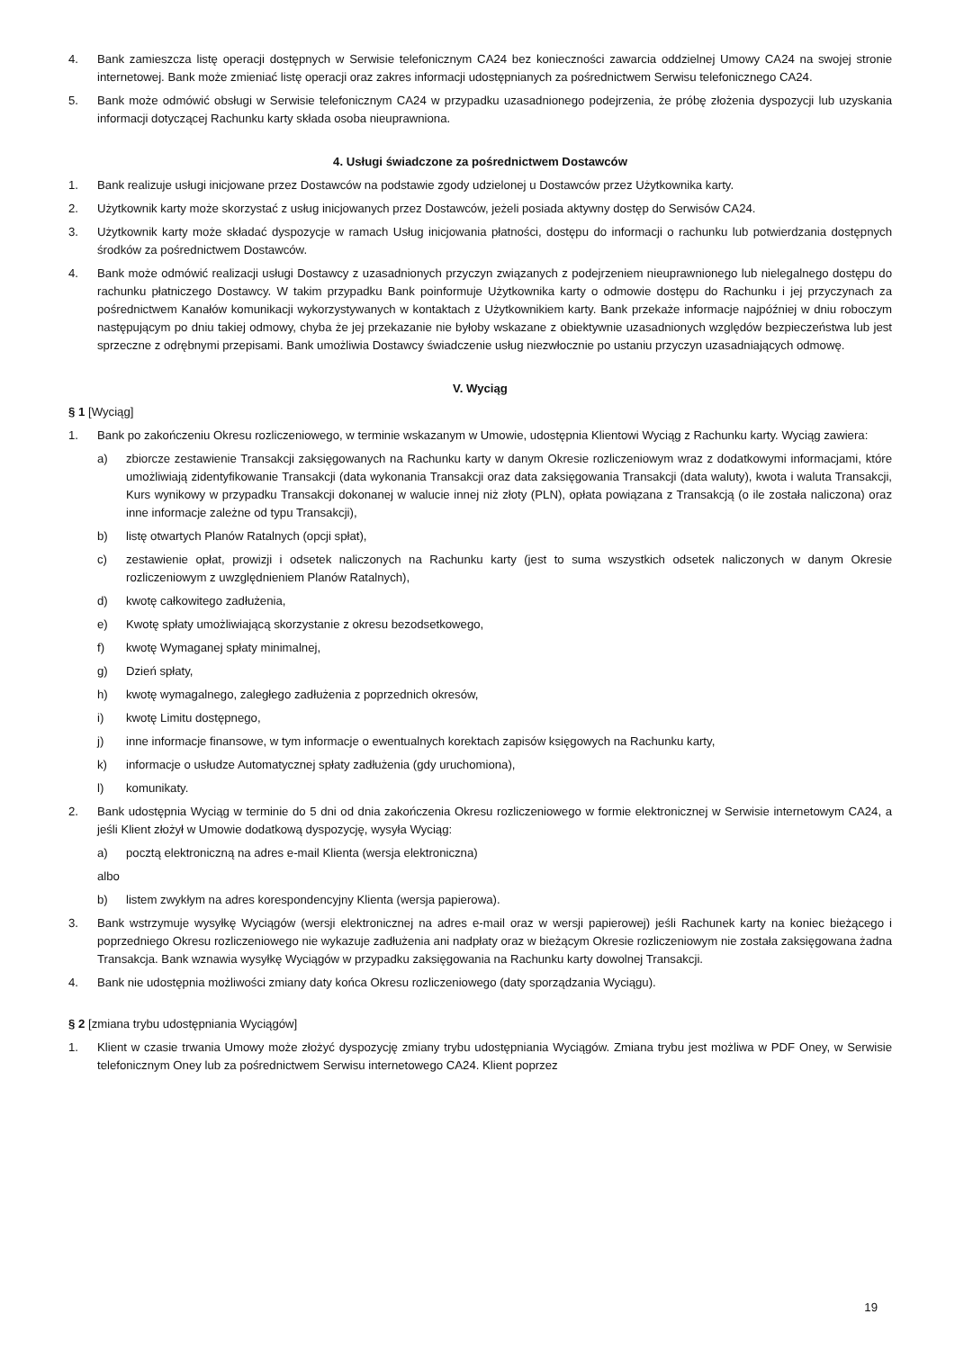4. Bank zamieszcza listę operacji dostępnych w Serwisie telefonicznym CA24 bez konieczności zawarcia oddzielnej Umowy CA24 na swojej stronie internetowej. Bank może zmieniać listę operacji oraz zakres informacji udostępnianych za pośrednictwem Serwisu telefonicznego CA24.
5. Bank może odmówić obsługi w Serwisie telefonicznym CA24 w przypadku uzasadnionego podejrzenia, że próbę złożenia dyspozycji lub uzyskania informacji dotyczącej Rachunku karty składa osoba nieuprawniona.
4. Usługi świadczone za pośrednictwem Dostawców
1. Bank realizuje usługi inicjowane przez Dostawców na podstawie zgody udzielonej u Dostawców przez Użytkownika karty.
2. Użytkownik karty może skorzystać z usług inicjowanych przez Dostawców, jeżeli posiada aktywny dostęp do Serwisów CA24.
3. Użytkownik karty może składać dyspozycje w ramach Usług inicjowania płatności, dostępu do informacji o rachunku lub potwierdzania dostępnych środków za pośrednictwem Dostawców.
4. Bank może odmówić realizacji usługi Dostawcy z uzasadnionych przyczyn związanych z podejrzeniem nieuprawnionego lub nielegalnego dostępu do rachunku płatniczego Dostawcy. W takim przypadku Bank poinformuje Użytkownika karty o odmowie dostępu do Rachunku i jej przyczynach za pośrednictwem Kanałów komunikacji wykorzystywanych w kontaktach z Użytkownikiem karty. Bank przekaże informacje najpóźniej w dniu roboczym następującym po dniu takiej odmowy, chyba że jej przekazanie nie byłoby wskazane z obiektywnie uzasadnionych względów bezpieczeństwa lub jest sprzeczne z odrębnymi przepisami. Bank umożliwia Dostawcy świadczenie usług niezwłocznie po ustaniu przyczyn uzasadniających odmowę.
V. Wyciąg
§ 1 [Wyciąg]
1. Bank po zakończeniu Okresu rozliczeniowego, w terminie wskazanym w Umowie, udostępnia Klientowi Wyciąg z Rachunku karty. Wyciąg zawiera:
a) zbiorcze zestawienie Transakcji zaksięgowanych na Rachunku karty w danym Okresie rozliczeniowym wraz z dodatkowymi informacjami, które umożliwiają zidentyfikowanie Transakcji (data wykonania Transakcji oraz data zaksięgowania Transakcji (data waluty), kwota i waluta Transakcji, Kurs wynikowy w przypadku Transakcji dokonanej w walucie innej niż złoty (PLN), opłata powiązana z Transakcją (o ile została naliczona) oraz inne informacje zależne od typu Transakcji),
b) listę otwartych Planów Ratalnych (opcji spłat),
c) zestawienie opłat, prowizji i odsetek naliczonych na Rachunku karty (jest to suma wszystkich odsetek naliczonych w danym Okresie rozliczeniowym z uwzględnieniem Planów Ratalnych),
d) kwotę całkowitego zadłużenia,
e) Kwotę spłaty umożliwiającą skorzystanie z okresu bezodsetkowego,
f) kwotę Wymaganej spłaty minimalnej,
g) Dzień spłaty,
h) kwotę wymagalnego, zaległego zadłużenia z poprzednich okresów,
i) kwotę Limitu dostępnego,
j) inne informacje finansowe, w tym informacje o ewentualnych korektach zapisów księgowych na Rachunku karty,
k) informacje o usłudze Automatycznej spłaty zadłużenia (gdy uruchomiona),
l) komunikaty.
2. Bank udostępnia Wyciąg w terminie do 5 dni od dnia zakończenia Okresu rozliczeniowego w formie elektronicznej w Serwisie internetowym CA24, a jeśli Klient złożył w Umowie dodatkową dyspozycję, wysyła Wyciąg:
a) pocztą elektroniczną na adres e-mail Klienta (wersja elektroniczna)
albo
b) listem zwykłym na adres korespondencyjny Klienta (wersja papierowa).
3. Bank wstrzymuje wysyłkę Wyciągów (wersji elektronicznej na adres e-mail oraz w wersji papierowej) jeśli Rachunek karty na koniec bieżącego i poprzedniego Okresu rozliczeniowego nie wykazuje zadłużenia ani nadpłaty oraz w bieżącym Okresie rozliczeniowym nie została zaksięgowana żadna Transakcja. Bank wznawia wysyłkę Wyciągów w przypadku zaksięgowania na Rachunku karty dowolnej Transakcji.
4. Bank nie udostępnia możliwości zmiany daty końca Okresu rozliczeniowego (daty sporządzania Wyciągu).
§ 2 [zmiana trybu udostępniania Wyciągów]
1. Klient w czasie trwania Umowy może złożyć dyspozycję zmiany trybu udostępniania Wyciągów. Zmiana trybu jest możliwa w PDF Oney, w Serwisie telefonicznym Oney lub za pośrednictwem Serwisu internetowego CA24. Klient poprzez
19